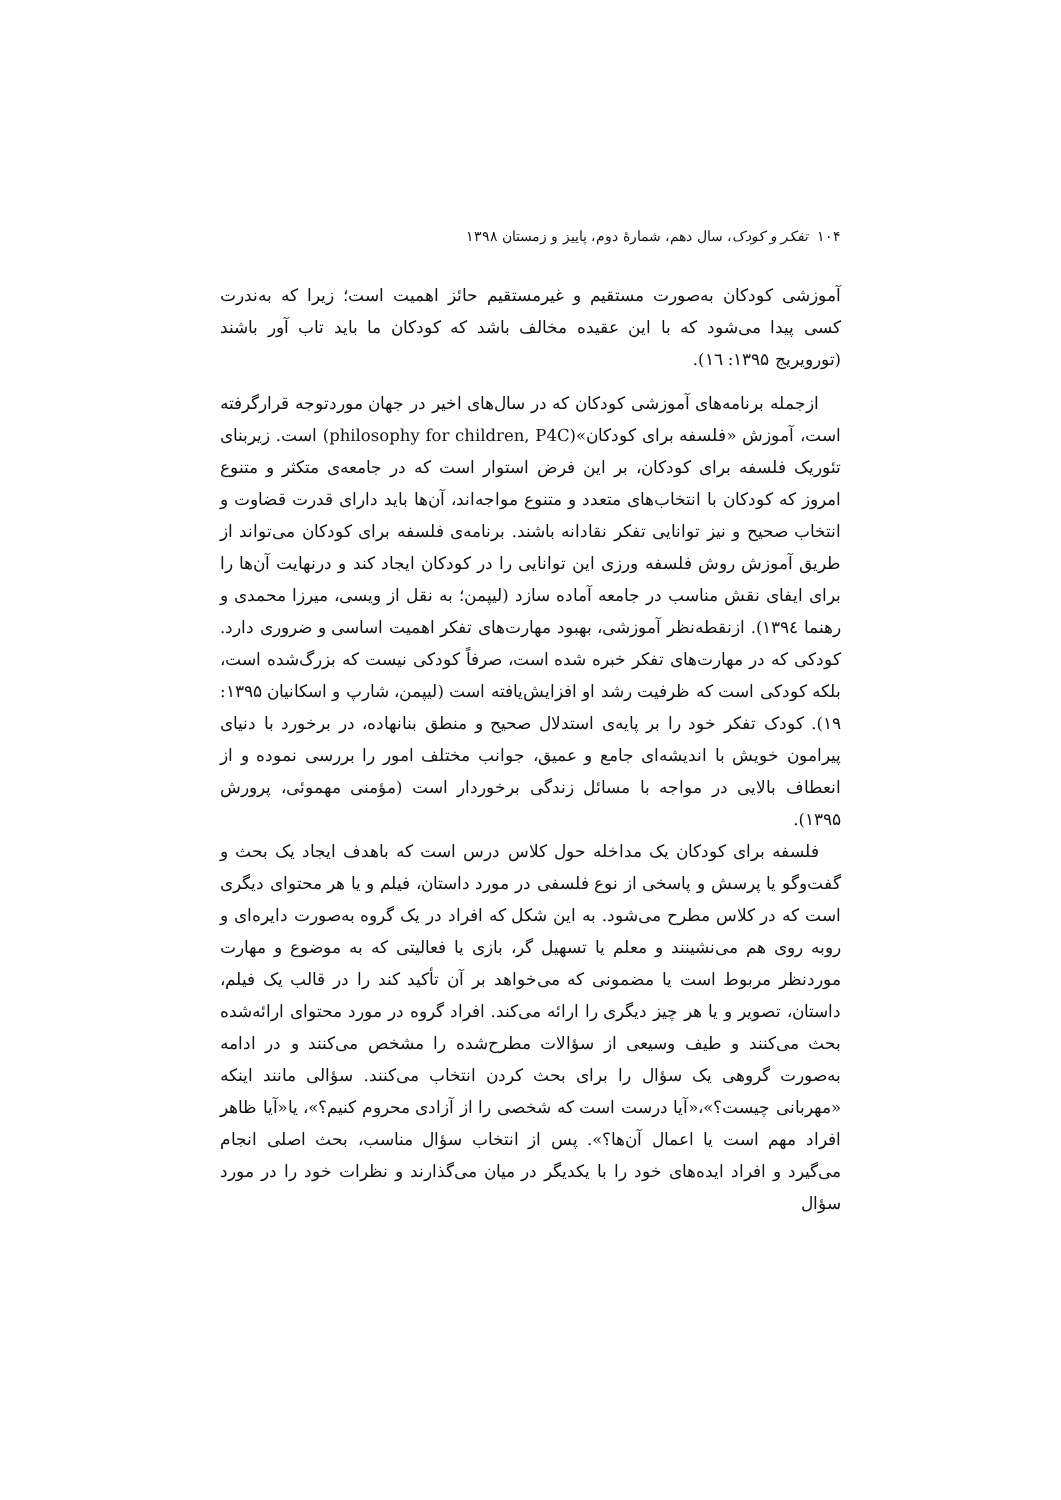۱۰۴ تفکر و کودک، سال دهم، شمارهٔ دوم، پاییز و زمستان ۱۳۹۸
آموزشی کودکان به‌صورت مستقیم و غیرمستقیم حائز اهمیت است؛ زیرا که به‌ندرت کسی پیدا می‌شود که با این عقیده مخالف باشد که کودکان ما باید تاب آور باشند (تورویریج ۱۳۹۵: ۱٦).
ازجمله برنامه‌های آموزشی کودکان که در سال‌های اخیر در جهان موردتوجه قرارگرفته است، آموزش «فلسفه برای کودکان»(philosophy for children, P4C) است. زیربنای تئوریک فلسفه برای کودکان، بر این فرض استوار است که در جامعه‌ی متکثر و متنوع امروز که کودکان با انتخاب‌های متعدد و متنوع مواجه‌اند، آن‌ها باید دارای قدرت قضاوت و انتخاب صحیح و نیز توانایی تفکر نقادانه باشند. برنامه‌ی فلسفه برای کودکان می‌تواند از طریق آموزش روش فلسفه ورزی این توانایی را در کودکان ایجاد کند و درنهایت آن‌ها را برای ایفای نقش مناسب در جامعه آماده سازد (لیپمن؛ به نقل از ویسی، میرزا محمدی و رهنما ۱۳۹٤). ازنقطه‌نظر آموزشی، بهبود مهارت‌های تفکر اهمیت اساسی و ضروری دارد. کودکی که در مهارت‌های تفکر خبره شده است، صرفاً کودکی نیست که بزرگ‌شده است، بلکه کودکی است که ظرفیت رشد او افزایش‌یافته است (لیپمن، شارپ و اسکانیان ۱۳۹۵: ۱۹). کودک تفکر خود را بر پایه‌ی استدلال صحیح و منطق بنانهاده، در برخورد با دنیای پیرامون خویش با اندیشه‌ای جامع و عمیق، جوانب مختلف امور را بررسی نموده و از انعطاف بالایی در مواجه با مسائل زندگی برخوردار است (مؤمنی مهموئی، پرورش ۱۳۹۵).
فلسفه برای کودکان یک مداخله حول کلاس درس است که باهدف ایجاد یک بحث و گفت‌وگو یا پرسش و پاسخی از نوع فلسفی در مورد داستان، فیلم و یا هر محتوای دیگری است که در کلاس مطرح می‌شود. به این شکل که افراد در یک گروه به‌صورت دایره‌ای و روبه روی هم می‌نشینند و معلم یا تسهیل گر، بازی یا فعالیتی که به موضوع و مهارت موردنظر مربوط است یا مضمونی که می‌خواهد بر آن تأکید کند را در قالب یک فیلم، داستان، تصویر و یا هر چیز دیگری را ارائه می‌کند. افراد گروه در مورد محتوای ارائه‌شده بحث می‌کنند و طیف وسیعی از سؤالات مطرح‌شده را مشخص می‌کنند و در ادامه به‌صورت گروهی یک سؤال را برای بحث کردن انتخاب می‌کنند. سؤالی مانند اینکه «مهربانی چیست؟»،«آیا درست است که شخصی را از آزادی محروم کنیم؟»، یا«آیا ظاهر افراد مهم است یا اعمال آن‌ها؟». پس از انتخاب سؤال مناسب، بحث اصلی انجام می‌گیرد و افراد ایده‌های خود را با یکدیگر در میان می‌گذارند و نظرات خود را در مورد سؤال